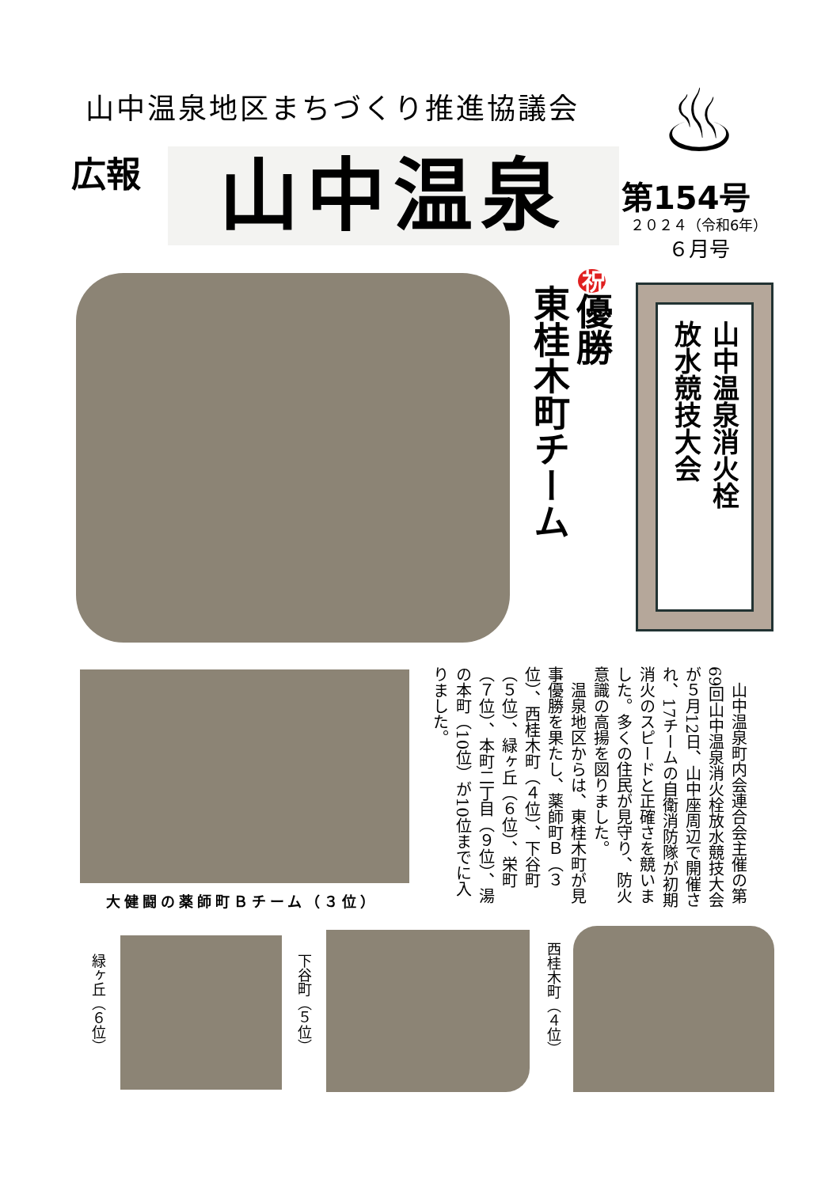山中温泉地区まちづくり推進協議会
広報 山中温泉
♨
第154号
２０２４（令和6年）
６月号
東桂木町チーム
祝優勝
山中温泉消火栓
放水競技大会
大健闘の薬師町Ｂチーム（３位）
　山中温泉町内会連合会主催の第69回山中温泉消火栓放水競技大会が５月12日、山中座周辺で開催され、17チームの自衛消防隊が初期消火のスピードと正確さを競いました。多くの住民が見守り、防火意識の高揚を図りました。
　温泉地区からは、東桂木町が見事優勝を果たし、薬師町Ｂ（３位）、西桂木町（４位）、下谷町（５位）、緑ヶ丘（６位）、栄町（７位）、本町二丁目（９位）、湯の本町（10位）が10位までに入りました。
緑ヶ丘（６位）
下谷町（５位）
西桂木町（４位）